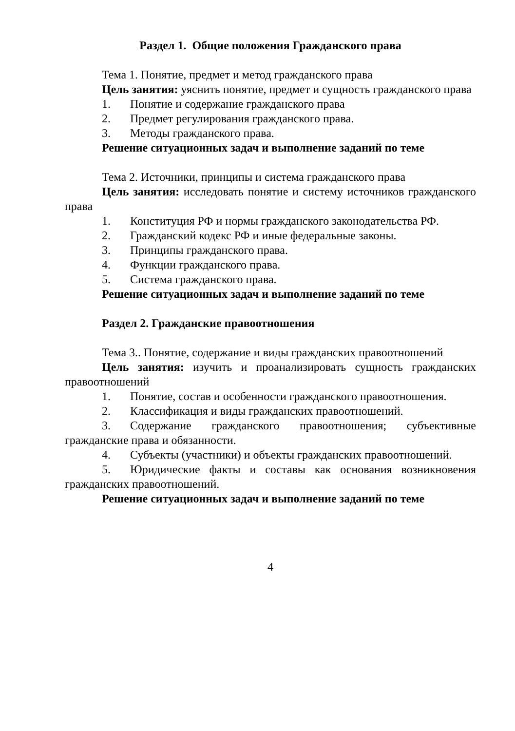Раздел 1. Общие положения Гражданского права
Тема 1. Понятие, предмет и метод гражданского права
Цель занятия: уяснить понятие, предмет и сущность гражданского права
1. Понятие и содержание гражданского права
2. Предмет регулирования гражданского права.
3. Методы гражданского права.
Решение ситуационных задач и выполнение заданий по теме
Тема 2. Источники, принципы и система гражданского права
Цель занятия: исследовать понятие и систему источников гражданского права
1. Конституция РФ и нормы гражданского законодательства РФ.
2. Гражданский кодекс РФ и иные федеральные законы.
3. Принципы гражданского права.
4. Функции гражданского права.
5. Система гражданского права.
Решение ситуационных задач и выполнение заданий по теме
Раздел 2. Гражданские правоотношения
Тема 3.. Понятие, содержание и виды гражданских правоотношений
Цель занятия: изучить и проанализировать сущность гражданских правоотношений
1. Понятие, состав и особенности гражданского правоотношения.
2. Классификация и виды гражданских правоотношений.
3. Содержание гражданского правоотношения; субъективные гражданские права и обязанности.
4. Субъекты (участники) и объекты гражданских правоотношений.
5. Юридические факты и составы как основания возникновения гражданских правоотношений.
Решение ситуационных задач и выполнение заданий по теме
4